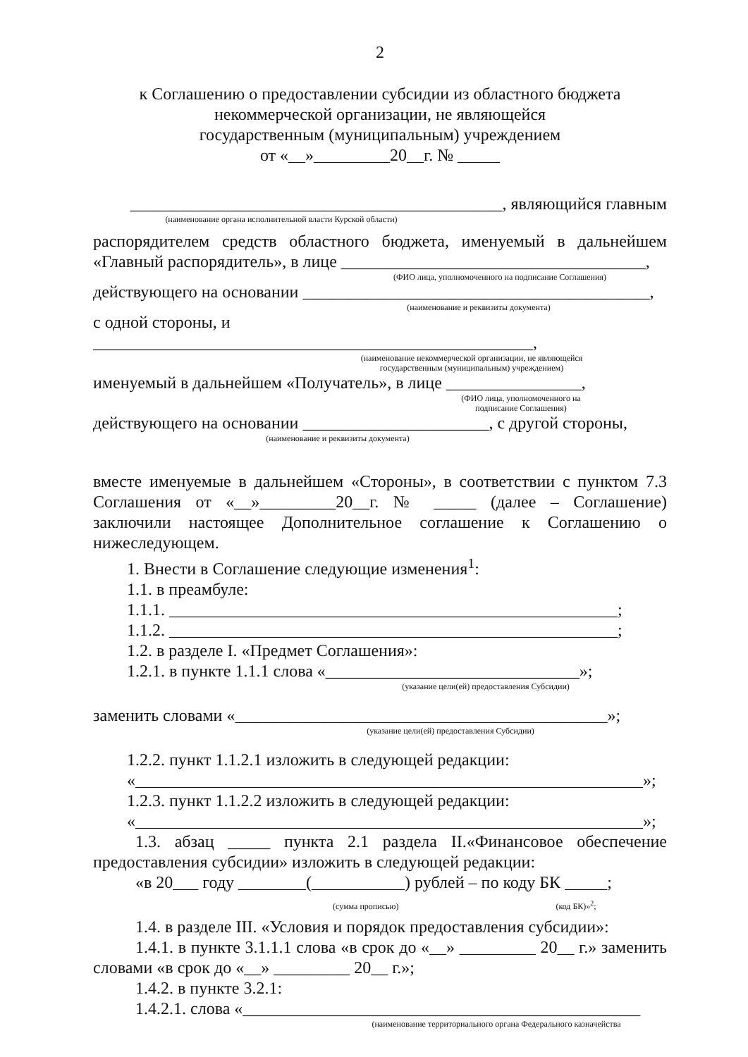2
к Соглашению о предоставлении субсидии из областного бюджета
некоммерческой организации, не являющейся
государственным (муниципальным) учреждением
от «__»_________20__г. № _____
____________________________________________, являющийся главным
(наименование органа исполнительной власти Курской области)
распорядителем средств областного бюджета, именуемый в дальнейшем «Главный распорядитель», в лице ____________________________________,
(ФИО лица, уполномоченного на подписание Соглашения)
действующего на основании _________________________________________,
(наименование и реквизиты документа)
с одной стороны, и ____________________________________________________,
(наименование некоммерческой организации, не являющейся
государственным (муниципальным) учреждением)
именуемый в дальнейшем «Получатель», в лице ________________,
(ФИО лица, уполномоченного на
подписание Соглашения)
действующего на основании ______________________, с другой стороны,
(наименование и реквизиты документа)
вместе именуемые в дальнейшем «Стороны», в соответствии с пунктом 7.3 Соглашения от «__»_________20__г. № _____ (далее – Соглашение) заключили настоящее Дополнительное соглашение к Соглашению о нижеследующем.
1. Внести в Соглашение следующие изменения<sup>1</sup>:
1.1. в преамбуле:
1.1.1. _____________________________________________________;
1.1.2. _____________________________________________________;
1.2. в разделе I. «Предмет Соглашения»:
1.2.1. в пункте 1.1.1 слова «______________________________»;
(указание цели(ей) предоставления Субсидии)
заменить словами «____________________________________________»;
(указание цели(ей) предоставления Субсидии)
1.2.2. пункт 1.1.2.1 изложить в следующей редакции:
«____________________________________________________________»;
1.2.3. пункт 1.1.2.2 изложить в следующей редакции:
«____________________________________________________________»;
1.3. абзац _____ пункта 2.1 раздела II.«Финансовое обеспечение предоставления субсидии» изложить в следующей редакции:
«в 20___ году ________(___________) рублей – по коду БК _____;
(сумма прописью) (код БК)»<sup>2</sup>;
1.4. в разделе III. «Условия и порядок предоставления субсидии»:
1.4.1. в пункте 3.1.1.1 слова «в срок до «__» _________ 20__ г.» заменить словами «в срок до «__» _________ 20__ г.»;
1.4.2. в пункте 3.2.1:
1.4.2.1. слова «_______________________________________________
(наименование территориального органа Федерального казначейства